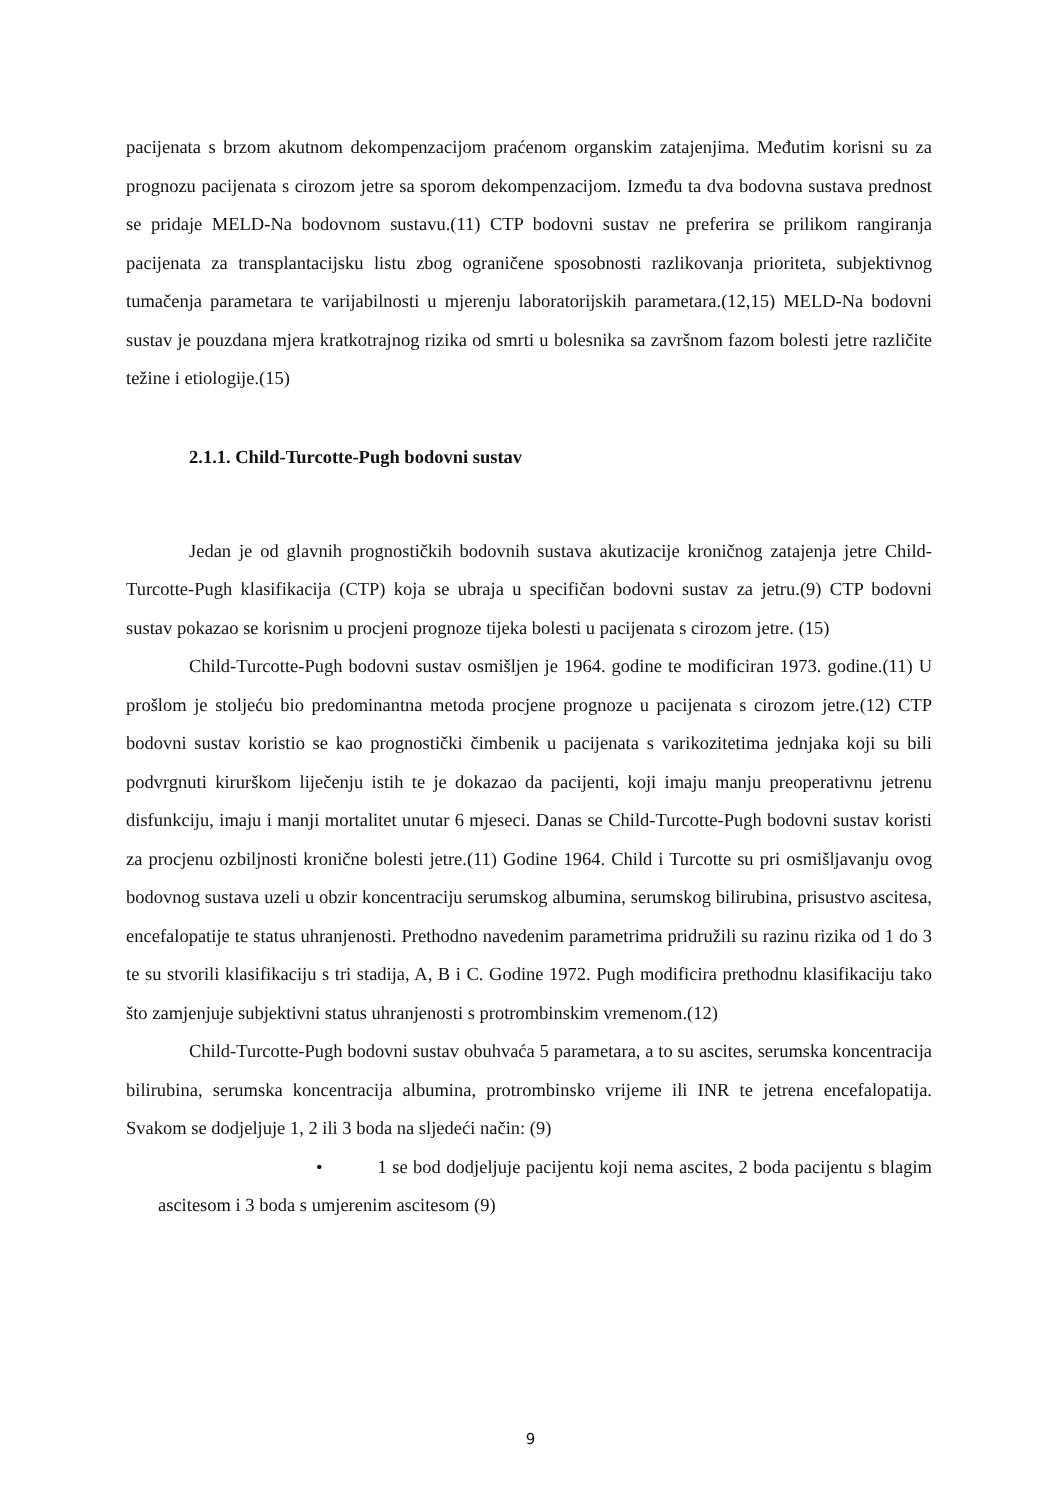pacijenata s brzom akutnom dekompenzacijom praćenom organskim zatajenjima. Međutim korisni su za prognozu pacijenata s cirozom jetre sa sporom dekompenzacijom. Između ta dva bodovna sustava prednost se pridaje MELD-Na bodovnom sustavu.(11) CTP bodovni sustav ne preferira se prilikom rangiranja pacijenata za transplantacijsku listu zbog ograničene sposobnosti razlikovanja prioriteta, subjektivnog tumačenja parametara te varijabilnosti u mjerenju laboratorijskih parametara.(12,15) MELD-Na bodovni sustav je pouzdana mjera kratkotrajnog rizika od smrti u bolesnika sa završnom fazom bolesti jetre različite težine i etiologije.(15)
2.1.1. Child-Turcotte-Pugh bodovni sustav
Jedan je od glavnih prognostičkih bodovnih sustava akutizacije kroničnog zatajenja jetre Child-Turcotte-Pugh klasifikacija (CTP) koja se ubraja u specifičan bodovni sustav za jetru.(9) CTP bodovni sustav pokazao se korisnim u procjeni prognoze tijeka bolesti u pacijenata s cirozom jetre. (15)
Child-Turcotte-Pugh bodovni sustav osmišljen je 1964. godine te modificiran 1973. godine.(11) U prošlom je stoljeću bio predominantna metoda procjene prognoze u pacijenata s cirozom jetre.(12) CTP bodovni sustav koristio se kao prognostički čimbenik u pacijenata s varikozitetima jednjaka koji su bili podvrgnuti kirurškom liječenju istih te je dokazao da pacijenti, koji imaju manju preoperativnu jetrenu disfunkciju, imaju i manji mortalitet unutar 6 mjeseci. Danas se Child-Turcotte-Pugh bodovni sustav koristi za procjenu ozbiljnosti kronične bolesti jetre.(11) Godine 1964. Child i Turcotte su pri osmišljavanju ovog bodovnog sustava uzeli u obzir koncentraciju serumskog albumina, serumskog bilirubina, prisustvo ascitesa, encefalopatije te status uhranjenosti. Prethodno navedenim parametrima pridružili su razinu rizika od 1 do 3 te su stvorili klasifikaciju s tri stadija, A, B i C. Godine 1972. Pugh modificira prethodnu klasifikaciju tako što zamjenjuje subjektivni status uhranjenosti s protrombinskim vremenom.(12)
Child-Turcotte-Pugh bodovni sustav obuhvaća 5 parametara, a to su ascites, serumska koncentracija bilirubina, serumska koncentracija albumina, protrombinsko vrijeme ili INR te jetrena encefalopatija. Svakom se dodjeljuje 1, 2 ili 3 boda na sljedeći način: (9)
• 1 se bod dodjeljuje pacijentu koji nema ascites, 2 boda pacijentu s blagim ascitesom i 3 boda s umjerenim ascitesom (9)
9